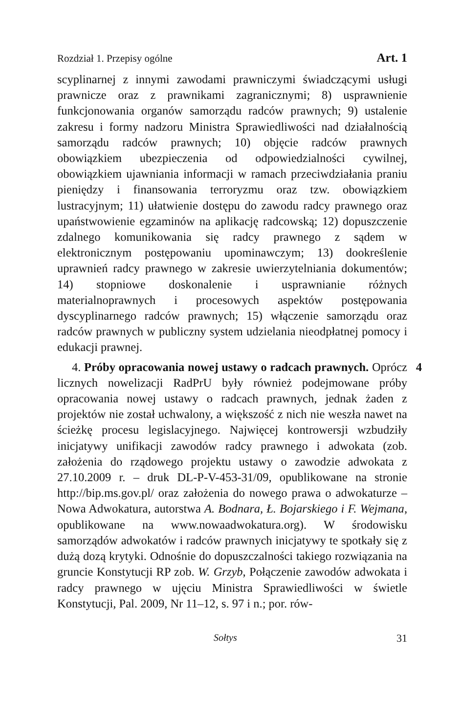Rozdział 1. Przepisy ogólne Art. 1
scyplinarnej z innymi zawodami prawniczymi świadczącymi usługi prawnicze oraz z prawnikami zagranicznymi; 8) usprawnienie funkcjonowania organów samorządu radców prawnych; 9) ustalenie zakresu i formy nadzoru Ministra Sprawiedliwości nad działalnością samorządu radców prawnych; 10) objęcie radców prawnych obowiązkiem ubezpieczenia od odpowiedzialności cywilnej, obowiązkiem ujawniania informacji w ramach przeciwdziałania praniu pieniędzy i finansowania terroryzmu oraz tzw. obowiązkiem lustracyjnym; 11) ułatwienie dostępu do zawodu radcy prawnego oraz upaństwowienie egzaminów na aplikację radcowską; 12) dopuszczenie zdalnego komunikowania się radcy prawnego z sądem w elektronicznym postępowaniu upominawczym; 13) dookreślenie uprawnień radcy prawnego w zakresie uwierzytelniania dokumentów; 14) stopniowe doskonalenie i usprawnianie różnych materialnoprawnych i procesowych aspektów postępowania dyscyplinarnego radców prawnych; 15) włączenie samorządu oraz radców prawnych w publiczny system udzielania nieodpłatnej pomocy i edukacji prawnej.
4. Próby opracowania nowej ustawy o radcach prawnych. 4 Oprócz licznych nowelizacji RadPrU były również podejmowane próby opracowania nowej ustawy o radcach prawnych, jednak żaden z projektów nie został uchwalony, a większość z nich nie weszła nawet na ścieżkę procesu legislacyjnego. Najwięcej kontrowersji wzbudziły inicjatywy unifikacji zawodów radcy prawnego i adwokata (zob. założenia do rządowego projektu ustawy o zawodzie adwokata z 27.10.2009 r. – druk DL-P-V-453-31/09, opublikowane na stronie http://bip.ms.gov.pl/ oraz założenia do nowego prawa o adwokaturze – Nowa Adwokatura, autorstwa A. Bodnara, Ł. Bojarskiego i F. Wejmana, opublikowane na www.nowaadwokatura.org). W środowisku samorządów adwokatów i radców prawnych inicjatywy te spotkały się z dużą dozą krytyki. Odnośnie do dopuszczalności takiego rozwiązania na gruncie Konstytucji RP zob. W. Grzyb, Połączenie zawodów adwokata i radcy prawnego w ujęciu Ministra Sprawiedliwości w świetle Konstytucji, Pal. 2009, Nr 11–12, s. 97 i n.; por. rów-
Sołtys 31